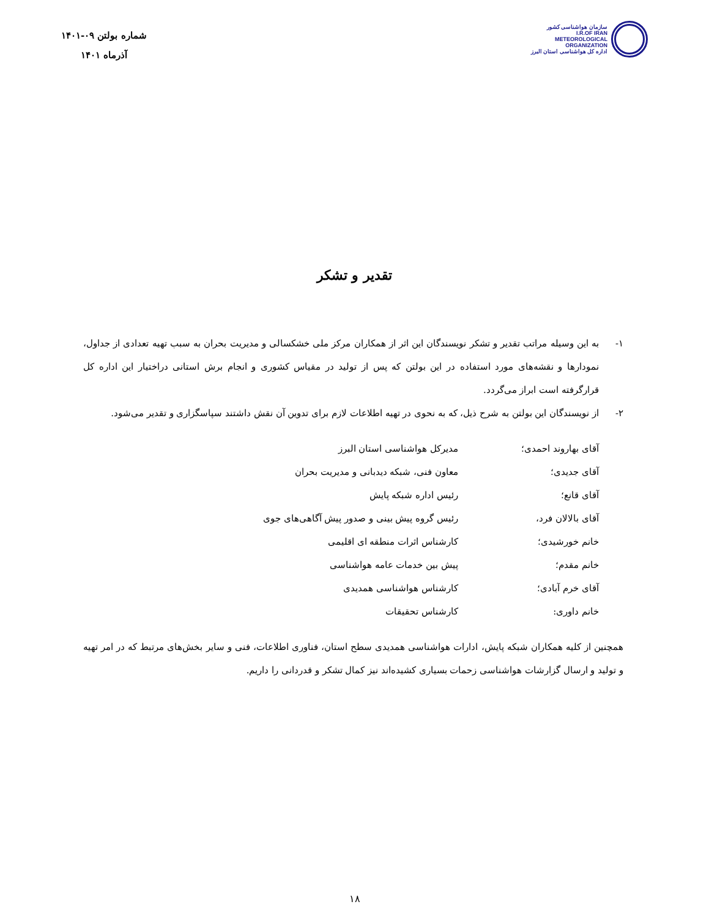سازمان هواشناسی کشور
I.R.OF IRAN
METEOROLOGICAL
ORGANIZATION
اداره کل هواشناسی استان البرز
شماره بولتن ۰۹-۱۴۰۱
آذرماه ۱۴۰۱
تقدیر و تشکر
۱- به این وسیله مراتب تقدیر و تشکر نویسندگان این اثر از همکاران مرکز ملی خشکسالی و مدیریت بحران به سبب تهیه تعدادی از جداول، نمودارها و نقشه‌های مورد استفاده در این بولتن که پس از تولید در مقیاس کشوری و انجام برش استانی دراختیار این اداره کل قرارگرفته است ابراز می‌گردد.
۲- از نویسندگان این بولتن به شرح ذیل، که به نحوی در تهیه اطلاعات لازم برای تدوین آن نقش داشتند سپاسگزاری و تقدیر می‌شود.
آقای بهاروند احمدی؛ مدیرکل هواشناسی استان البرز
آقای جدیدی؛ معاون فنی، شبکه دیدبانی و مدیریت بحران
آقای قانع؛ رئیس اداره شبکه پایش
آقای بالالان فرد، رئیس گروه پیش بینی و صدور پیش آگاهی‌های جوی
خانم خورشیدی؛ کارشناس اثرات منطقه ای اقلیمی
خانم مقدم؛ پیش بین خدمات عامه هواشناسی
آقای خرم آبادی؛ کارشناس هواشناسی همدیدی
خانم داوری: کارشناس تحقیقات
همچنین از کلیه همکاران شبکه پایش، ادارات هواشناسی همدیدی سطح استان، فناوری اطلاعات، فنی و سایر بخش‌های مرتبط که در امر تهیه و تولید و ارسال گزارشات هواشناسی زحمات بسیاری کشیده‌اند نیز کمال تشکر و قدردانی را داریم.
۱۸